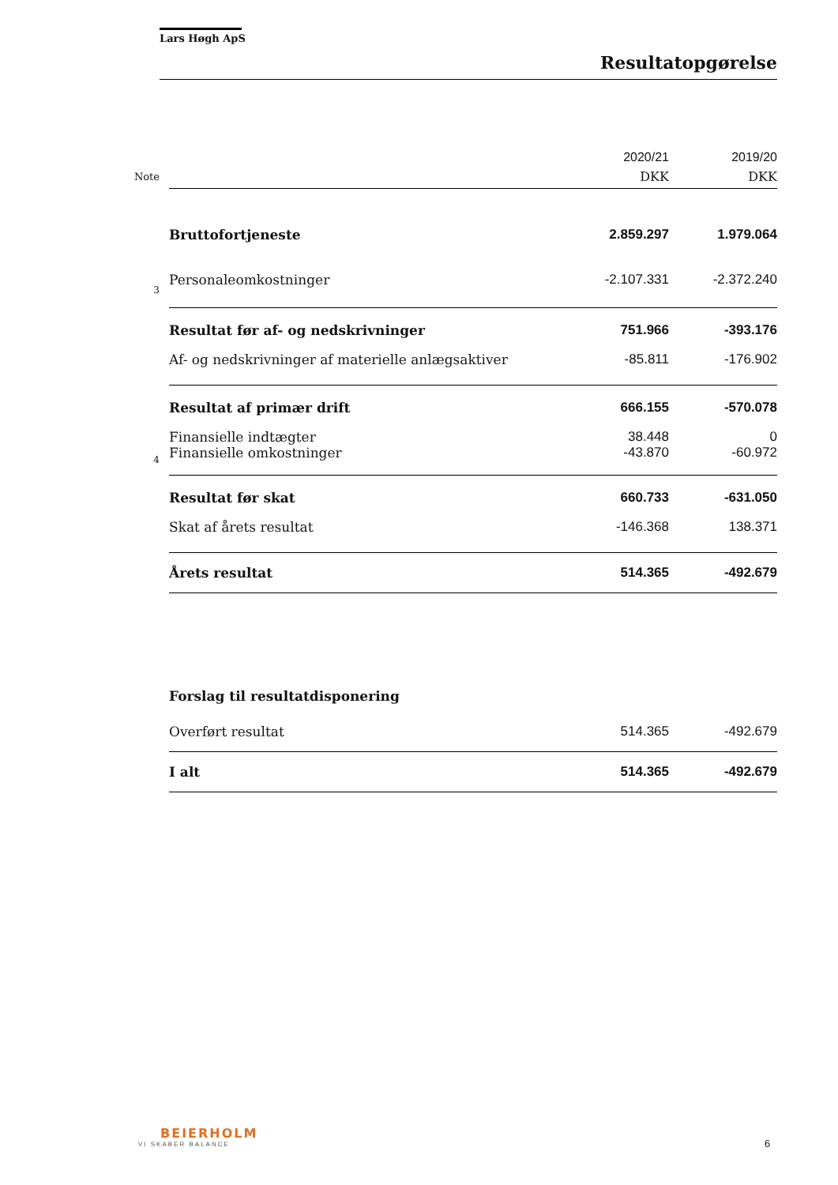Lars Høgh ApS
Resultatopgørelse
| | | 2020/21 | 2019/20 |
| Note | | DKK | DKK |
| | Bruttofortjeneste | 2.859.297 | 1.979.064 |
| 3 | Personaleomkostninger | -2.107.331 | -2.372.240 |
| | Resultat før af- og nedskrivninger | 751.966 | -393.176 |
| | Af- og nedskrivninger af materielle anlægsaktiver | -85.811 | -176.902 |
| | Resultat af primær drift | 666.155 | -570.078 |
| | Finansielle indtægter | 38.448 | 0 |
| 4 | Finansielle omkostninger | -43.870 | -60.972 |
| | Resultat før skat | 660.733 | -631.050 |
| | Skat af årets resultat | -146.368 | 138.371 |
| | Årets resultat | 514.365 | -492.679 |
| | Forslag til resultatdisponering | | |
| | Overført resultat | 514.365 | -492.679 |
| | I alt | 514.365 | -492.679 |
BEIERHOLM
VI SKABER BALANCE
6